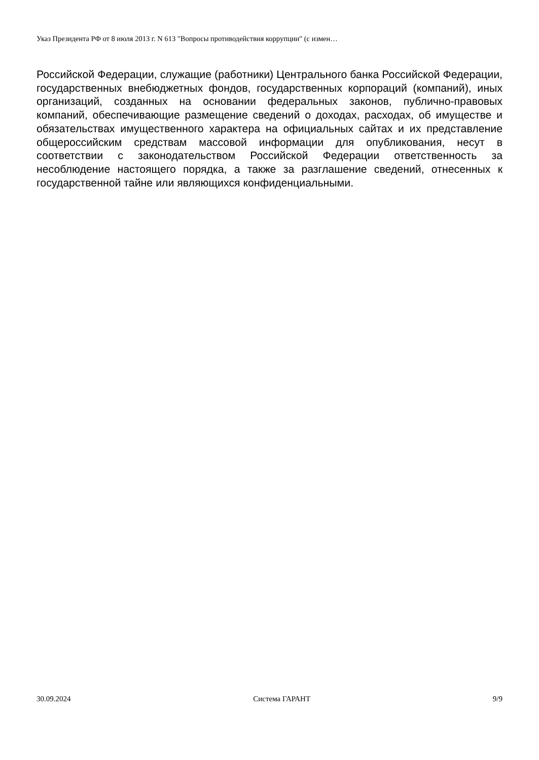Указ Президента РФ от 8 июля 2013 г. N 613 "Вопросы противодействия коррупции" (с измен…
Российской Федерации, служащие (работники) Центрального банка Российской Федерации, государственных внебюджетных фондов, государственных корпораций (компаний), иных организаций, созданных на основании федеральных законов, публично-правовых компаний, обеспечивающие размещение сведений о доходах, расходах, об имуществе и обязательствах имущественного характера на официальных сайтах и их представление общероссийским средствам массовой информации для опубликования, несут в соответствии с законодательством Российской Федерации ответственность за несоблюдение настоящего порядка, а также за разглашение сведений, отнесенных к государственной тайне или являющихся конфиденциальными.
30.09.2024 Система ГАРАНТ 9/9